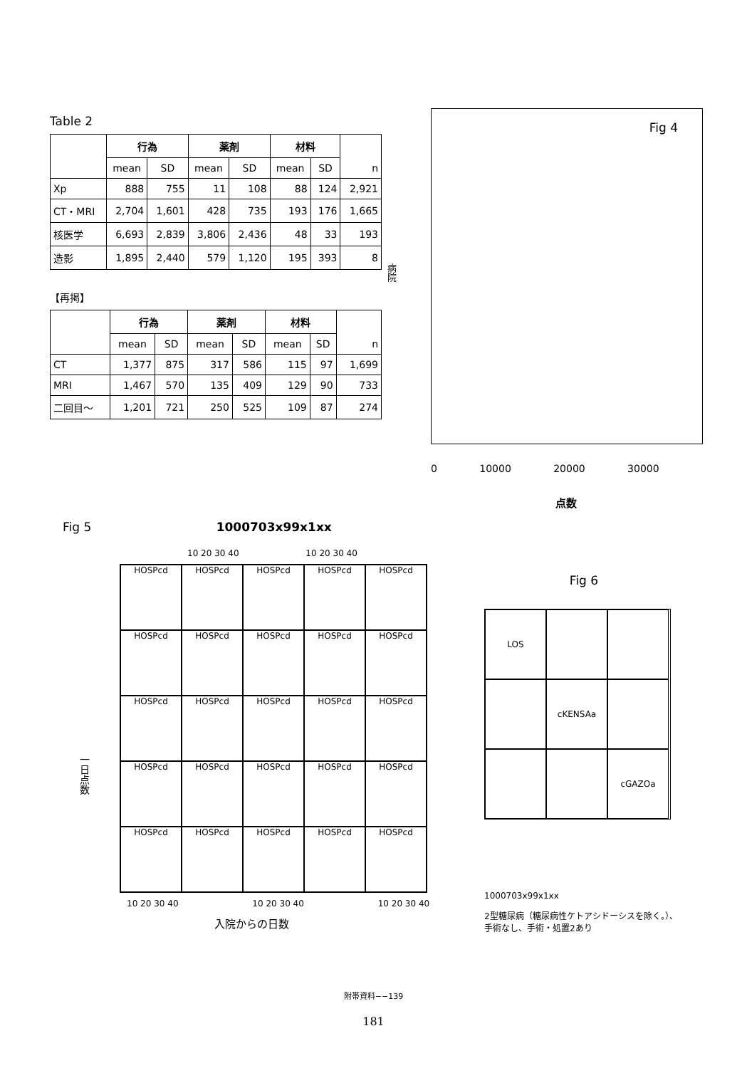Table 2
| | 行為 | | 薬剤 | | 材料 | | n |
| --- | --- | --- | --- | --- | --- | --- | --- |
| | mean | SD | mean | SD | mean | SD | |
| Xp | 888 | 755 | 11 | 108 | 88 | 124 | 2,921 |
| CT・MRI | 2,704 | 1,601 | 428 | 735 | 193 | 176 | 1,665 |
| 核医学 | 6,693 | 2,839 | 3,806 | 2,436 | 48 | 33 | 193 |
| 造影 | 1,895 | 2,440 | 579 | 1,120 | 195 | 393 | 8 |
【再掲】
| | 行為 | | 薬剤 | | 材料 | | n |
| --- | --- | --- | --- | --- | --- | --- | --- |
| | mean | SD | mean | SD | mean | SD | |
| CT | 1,377 | 875 | 317 | 586 | 115 | 97 | 1,699 |
| MRI | 1,467 | 570 | 135 | 409 | 129 | 90 | 733 |
| 二回目～ | 1,201 | 721 | 250 | 525 | 109 | 87 | 274 |
病院
Fig 4
0 10000 20000 30000
点数
Fig 5 1000703x99x1xx
10 20 30 40 10 20 30 40
HOSPcd
HOSPcd
HOSPcd
HOSPcd
HOSPcd
HOSPcd
HOSPcd
HOSPcd
HOSPcd
HOSPcd
HOSPcd
HOSPcd
HOSPcd
HOSPcd
HOSPcd
HOSPcd
HOSPcd
HOSPcd
HOSPcd
HOSPcd
HOSPcd
HOSPcd
HOSPcd
HOSPcd
HOSPcd
10 20 30 40 10 20 30 40 10 20 30 40
一日点数
入院からの日数
Fig 6
LOS
cKENSAa
cGAZOa
1000703x99x1xx
2型糖尿病（糖尿病性ケトアシドーシスを除く。）、手術なし、手術・処置2あり
附帯資料−−139
181